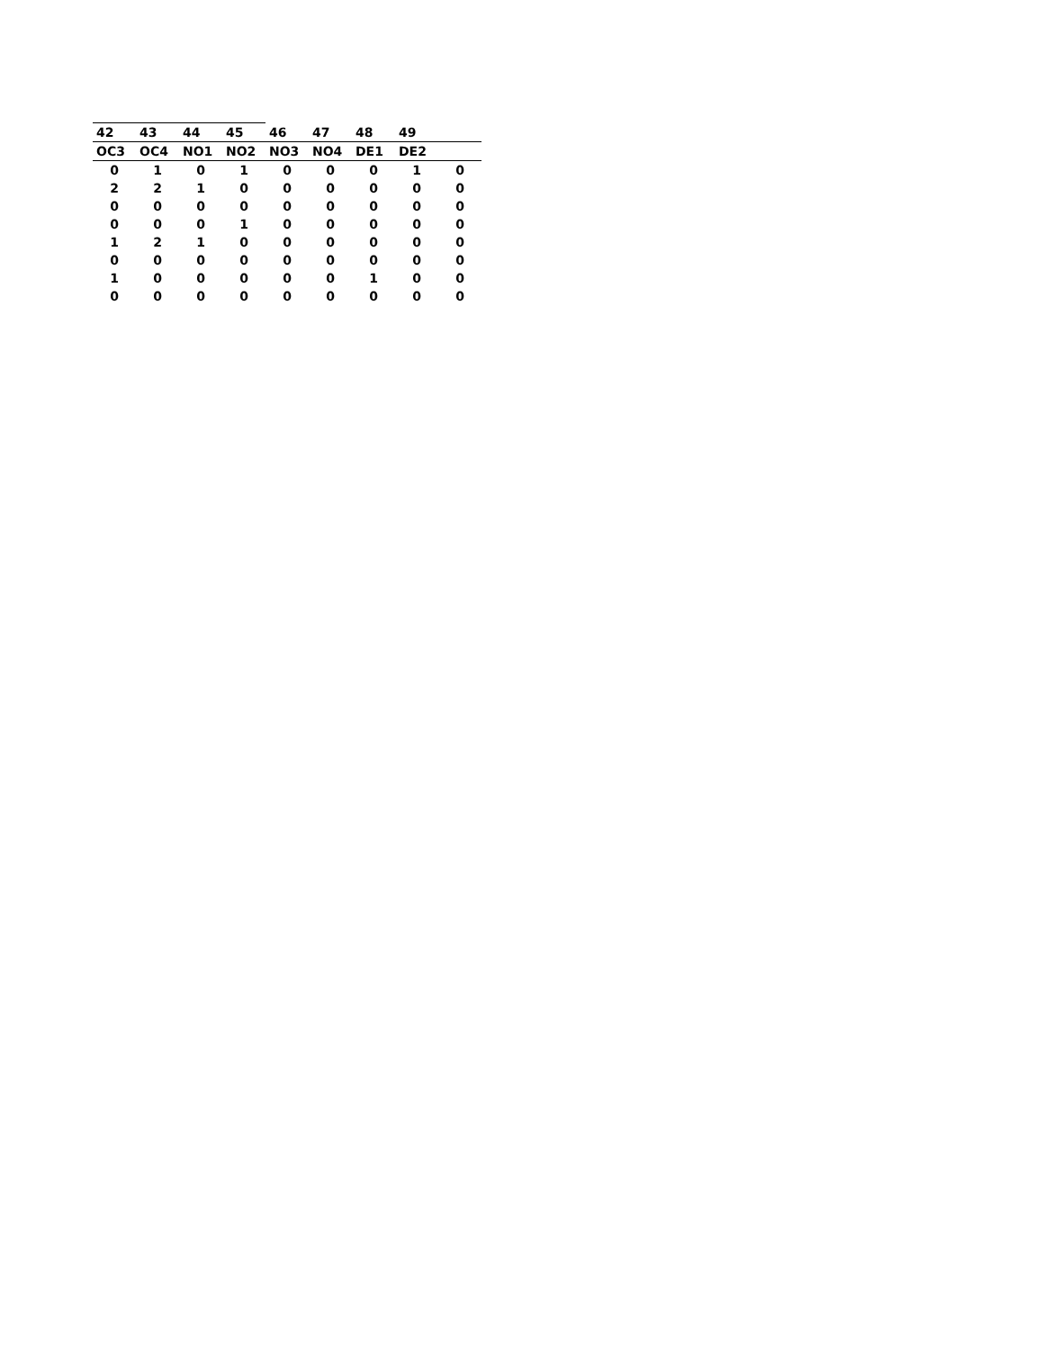| 42 | 43 | 44 | 45 | 46 | 47 | 48 | 49 | |
| --- | --- | --- | --- | --- | --- | --- | --- | --- |
| OC3 | OC4 | NO1 | NO2 | NO3 | NO4 | DE1 | DE2 | |
| 0 | 1 | 0 | 1 | 0 | 0 | 0 | 1 | 0 |
| 2 | 2 | 1 | 0 | 0 | 0 | 0 | 0 | 0 |
| 0 | 0 | 0 | 0 | 0 | 0 | 0 | 0 | 0 |
| 0 | 0 | 0 | 1 | 0 | 0 | 0 | 0 | 0 |
| 1 | 2 | 1 | 0 | 0 | 0 | 0 | 0 | 0 |
| 0 | 0 | 0 | 0 | 0 | 0 | 0 | 0 | 0 |
| 1 | 0 | 0 | 0 | 0 | 0 | 1 | 0 | 0 |
| 0 | 0 | 0 | 0 | 0 | 0 | 0 | 0 | 0 |